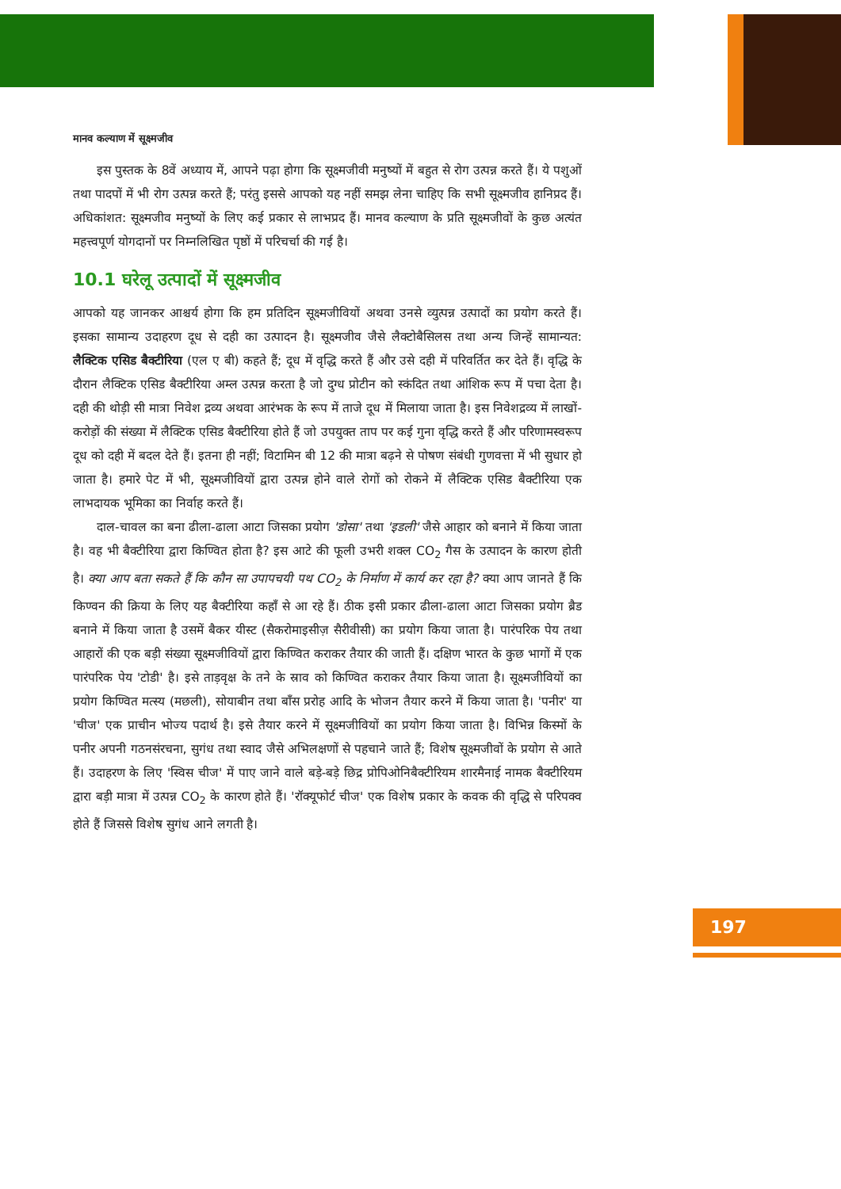मानव कल्याण में सूक्ष्मजीव
इस पुस्तक के 8वें अध्याय में, आपने पढ़ा होगा कि सूक्ष्मजीवी मनुष्यों में बहुत से रोग उत्पन्न करते हैं। ये पशुओं तथा पादपों में भी रोग उत्पन्न करते हैं; परंतु इससे आपको यह नहीं समझ लेना चाहिए कि सभी सूक्ष्मजीव हानिप्रद हैं। अधिकांशत: सूक्ष्मजीव मनुष्यों के लिए कई प्रकार से लाभप्रद हैं। मानव कल्याण के प्रति सूक्ष्मजीवों के कुछ अत्यंत महत्त्वपूर्ण योगदानों पर निम्नलिखित पृष्ठों में परिचर्चा की गई है।
10.1 घरेलू उत्पादों में सूक्ष्मजीव
आपको यह जानकर आश्चर्य होगा कि हम प्रतिदिन सूक्ष्मजीवियों अथवा उनसे व्युत्पन्न उत्पादों का प्रयोग करते हैं। इसका सामान्य उदाहरण दूध से दही का उत्पादन है। सूक्ष्मजीव जैसे लैक्टोबैसिलस तथा अन्य जिन्हें सामान्यत: लैक्टिक एसिड बैक्टीरिया (एल ए बी) कहते हैं; दूध में वृद्धि करते हैं और उसे दही में परिवर्तित कर देते हैं। वृद्धि के दौरान लैक्टिक एसिड बैक्टीरिया अम्ल उत्पन्न करता है जो दुग्ध प्रोटीन को स्कंदित तथा आंशिक रूप में पचा देता है। दही की थोड़ी सी मात्रा निवेश द्रव्य अथवा आरंभक के रूप में ताजे दूध में मिलाया जाता है। इस निवेशद्रव्य में लाखों-करोड़ों की संख्या में लैक्टिक एसिड बैक्टीरिया होते हैं जो उपयुक्त ताप पर कई गुना वृद्धि करते हैं और परिणामस्वरूप दूध को दही में बदल देते हैं। इतना ही नहीं; विटामिन बी 12 की मात्रा बढ़ने से पोषण संबंधी गुणवत्ता में भी सुधार हो जाता है। हमारे पेट में भी, सूक्ष्मजीवियों द्वारा उत्पन्न होने वाले रोगों को रोकने में लैक्टिक एसिड बैक्टीरिया एक लाभदायक भूमिका का निर्वाह करते हैं।
दाल-चावल का बना ढीला-ढाला आटा जिसका प्रयोग 'डोसा' तथा 'इडली' जैसे आहार को बनाने में किया जाता है। वह भी बैक्टीरिया द्वारा किण्वित होता है? इस आटे की फूली उभरी शक्ल CO<sub>2</sub> गैस के उत्पादन के कारण होती है। क्या आप बता सकते हैं कि कौन सा उपापचयी पथ CO<sub>2</sub> के निर्माण में कार्य कर रहा है? क्या आप जानते हैं कि किण्वन की क्रिया के लिए यह बैक्टीरिया कहाँ से आ रहे हैं। ठीक इसी प्रकार ढीला-ढाला आटा जिसका प्रयोग ब्रैड बनाने में किया जाता है उसमें बैकर यीस्ट (सैकरोमाइसीज़ सैरीवीसी) का प्रयोग किया जाता है। पारंपरिक पेय तथा आहारों की एक बड़ी संख्या सूक्ष्मजीवियों द्वारा किण्वित कराकर तैयार की जाती हैं। दक्षिण भारत के कुछ भागों में एक पारंपरिक पेय 'टोडी' है। इसे ताड़वृक्ष के तने के स्राव को किण्वित कराकर तैयार किया जाता है। सूक्ष्मजीवियों का प्रयोग किण्वित मत्स्य (मछली), सोयाबीन तथा बाँस प्ररोह आदि के भोजन तैयार करने में किया जाता है। 'पनीर' या 'चीज' एक प्राचीन भोज्य पदार्थ है। इसे तैयार करने में सूक्ष्मजीवियों का प्रयोग किया जाता है। विभिन्न किस्मों के पनीर अपनी गठनसंरचना, सुगंध तथा स्वाद जैसे अभिलक्षणों से पहचाने जाते हैं; विशेष सूक्ष्मजीवों के प्रयोग से आते हैं। उदाहरण के लिए 'स्विस चीज' में पाए जाने वाले बड़े-बड़े छिद्र प्रोपिओनिबैक्टीरियम शारमैनाई नामक बैक्टीरियम द्वारा बड़ी मात्रा में उत्पन्न CO<sub>2</sub> के कारण होते हैं। 'रॉक्यूफोर्ट चीज' एक विशेष प्रकार के कवक की वृद्धि से परिपक्व होते हैं जिससे विशेष सुगंध आने लगती है।
197